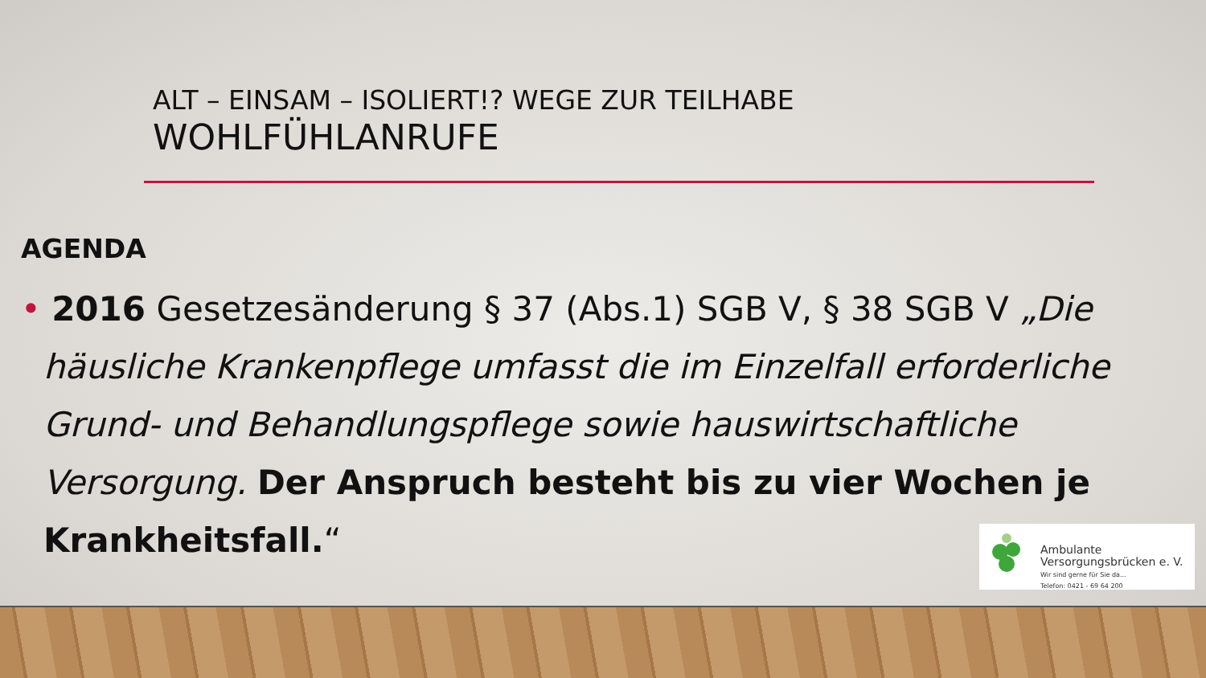ALT – EINSAM – ISOLIERT!? WEGE ZUR TEILHABE
WOHLFÜHLANRUFE
AGENDA
• 2016 Gesetzesänderung § 37 (Abs.1) SGB V, § 38 SGB V „Die häusliche Krankenpflege umfasst die im Einzelfall erforderliche Grund- und Behandlungspflege sowie hauswirtschaftliche Versorgung. Der Anspruch besteht bis zu vier Wochen je Krankheitsfall.“
Ambulante
Versorgungsbrücken e. V.
Wir sind gerne für Sie da...
Telefon: 0421 - 69 64 200